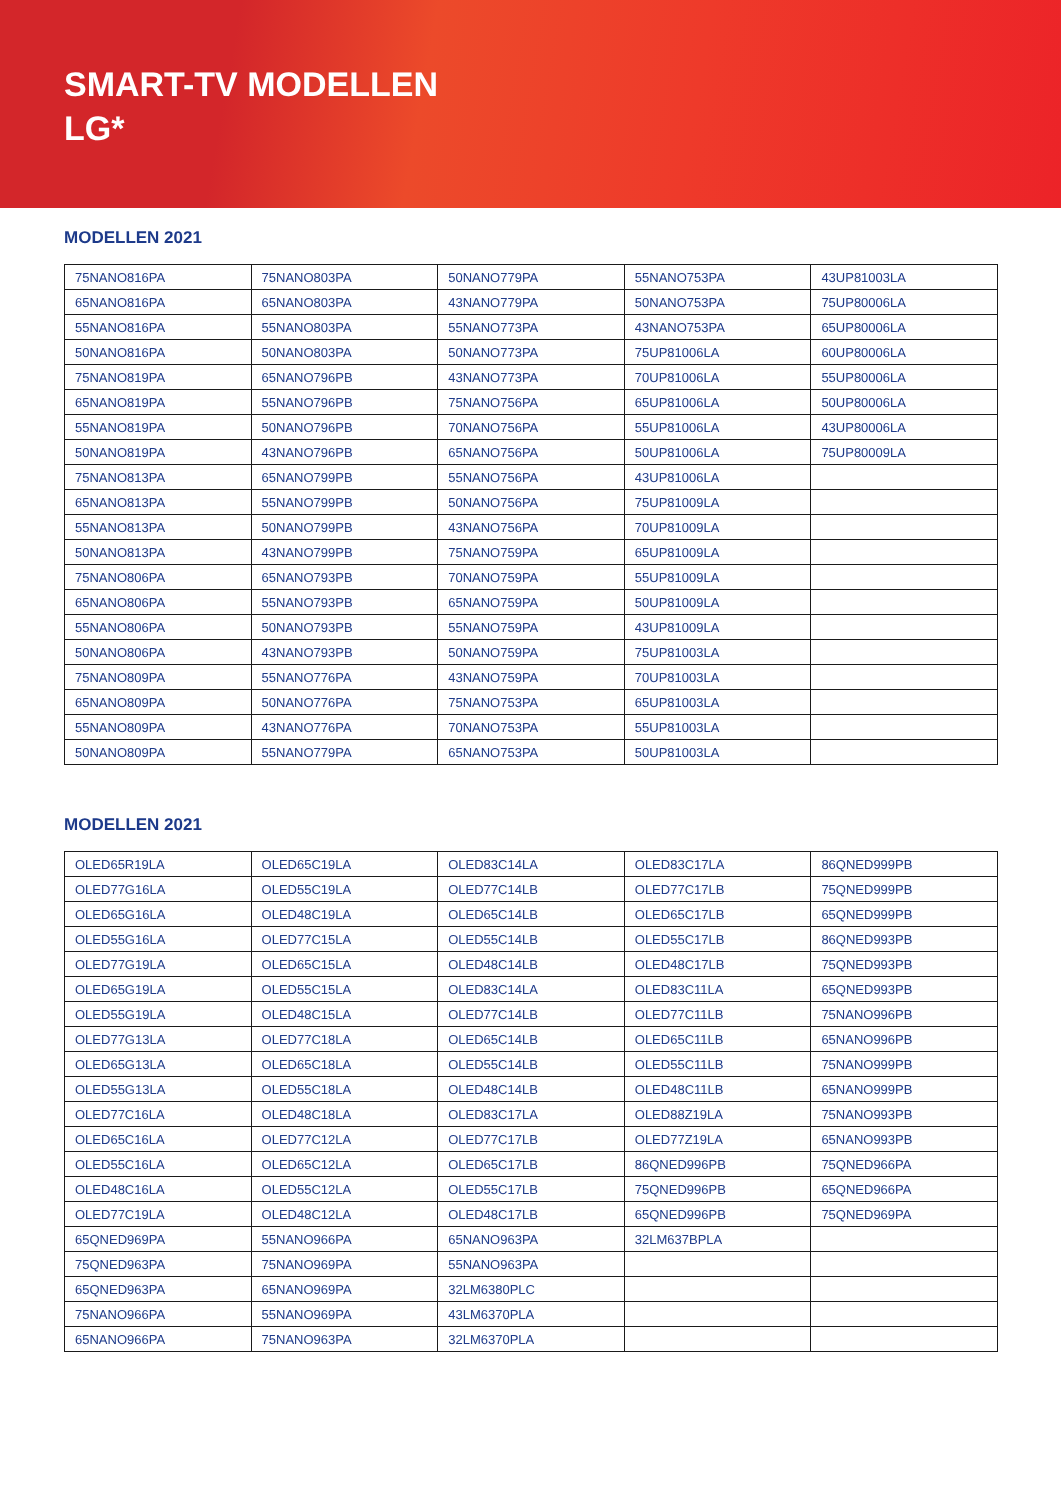SMART-TV MODELLEN
LG*
MODELLEN 2021
| 75NANO816PA | 75NANO803PA | 50NANO779PA | 55NANO753PA | 43UP81003LA |
| 65NANO816PA | 65NANO803PA | 43NANO779PA | 50NANO753PA | 75UP80006LA |
| 55NANO816PA | 55NANO803PA | 55NANO773PA | 43NANO753PA | 65UP80006LA |
| 50NANO816PA | 50NANO803PA | 50NANO773PA | 75UP81006LA | 60UP80006LA |
| 75NANO819PA | 65NANO796PB | 43NANO773PA | 70UP81006LA | 55UP80006LA |
| 65NANO819PA | 55NANO796PB | 75NANO756PA | 65UP81006LA | 50UP80006LA |
| 55NANO819PA | 50NANO796PB | 70NANO756PA | 55UP81006LA | 43UP80006LA |
| 50NANO819PA | 43NANO796PB | 65NANO756PA | 50UP81006LA | 75UP80009LA |
| 75NANO813PA | 65NANO799PB | 55NANO756PA | 43UP81006LA | |
| 65NANO813PA | 55NANO799PB | 50NANO756PA | 75UP81009LA | |
| 55NANO813PA | 50NANO799PB | 43NANO756PA | 70UP81009LA | |
| 50NANO813PA | 43NANO799PB | 75NANO759PA | 65UP81009LA | |
| 75NANO806PA | 65NANO793PB | 70NANO759PA | 55UP81009LA | |
| 65NANO806PA | 55NANO793PB | 65NANO759PA | 50UP81009LA | |
| 55NANO806PA | 50NANO793PB | 55NANO759PA | 43UP81009LA | |
| 50NANO806PA | 43NANO793PB | 50NANO759PA | 75UP81003LA | |
| 75NANO809PA | 55NANO776PA | 43NANO759PA | 70UP81003LA | |
| 65NANO809PA | 50NANO776PA | 75NANO753PA | 65UP81003LA | |
| 55NANO809PA | 43NANO776PA | 70NANO753PA | 55UP81003LA | |
| 50NANO809PA | 55NANO779PA | 65NANO753PA | 50UP81003LA | |
MODELLEN 2021
| OLED65R19LA | OLED65C19LA | OLED83C14LA | OLED83C17LA | 86QNED999PB |
| OLED77G16LA | OLED55C19LA | OLED77C14LB | OLED77C17LB | 75QNED999PB |
| OLED65G16LA | OLED48C19LA | OLED65C14LB | OLED65C17LB | 65QNED999PB |
| OLED55G16LA | OLED77C15LA | OLED55C14LB | OLED55C17LB | 86QNED993PB |
| OLED77G19LA | OLED65C15LA | OLED48C14LB | OLED48C17LB | 75QNED993PB |
| OLED65G19LA | OLED55C15LA | OLED83C14LA | OLED83C11LA | 65QNED993PB |
| OLED55G19LA | OLED48C15LA | OLED77C14LB | OLED77C11LB | 75NANO996PB |
| OLED77G13LA | OLED77C18LA | OLED65C14LB | OLED65C11LB | 65NANO996PB |
| OLED65G13LA | OLED65C18LA | OLED55C14LB | OLED55C11LB | 75NANO999PB |
| OLED55G13LA | OLED55C18LA | OLED48C14LB | OLED48C11LB | 65NANO999PB |
| OLED77C16LA | OLED48C18LA | OLED83C17LA | OLED88Z19LA | 75NANO993PB |
| OLED65C16LA | OLED77C12LA | OLED77C17LB | OLED77Z19LA | 65NANO993PB |
| OLED55C16LA | OLED65C12LA | OLED65C17LB | 86QNED996PB | 75QNED966PA |
| OLED48C16LA | OLED55C12LA | OLED55C17LB | 75QNED996PB | 65QNED966PA |
| OLED77C19LA | OLED48C12LA | OLED48C17LB | 65QNED996PB | 75QNED969PA |
| 65QNED969PA | 55NANO966PA | 65NANO963PA | 32LM637BPLA | |
| 75QNED963PA | 75NANO969PA | 55NANO963PA | | |
| 65QNED963PA | 65NANO969PA | 32LM6380PLC | | |
| 75NANO966PA | 55NANO969PA | 43LM6370PLA | | |
| 65NANO966PA | 75NANO963PA | 32LM6370PLA | | |